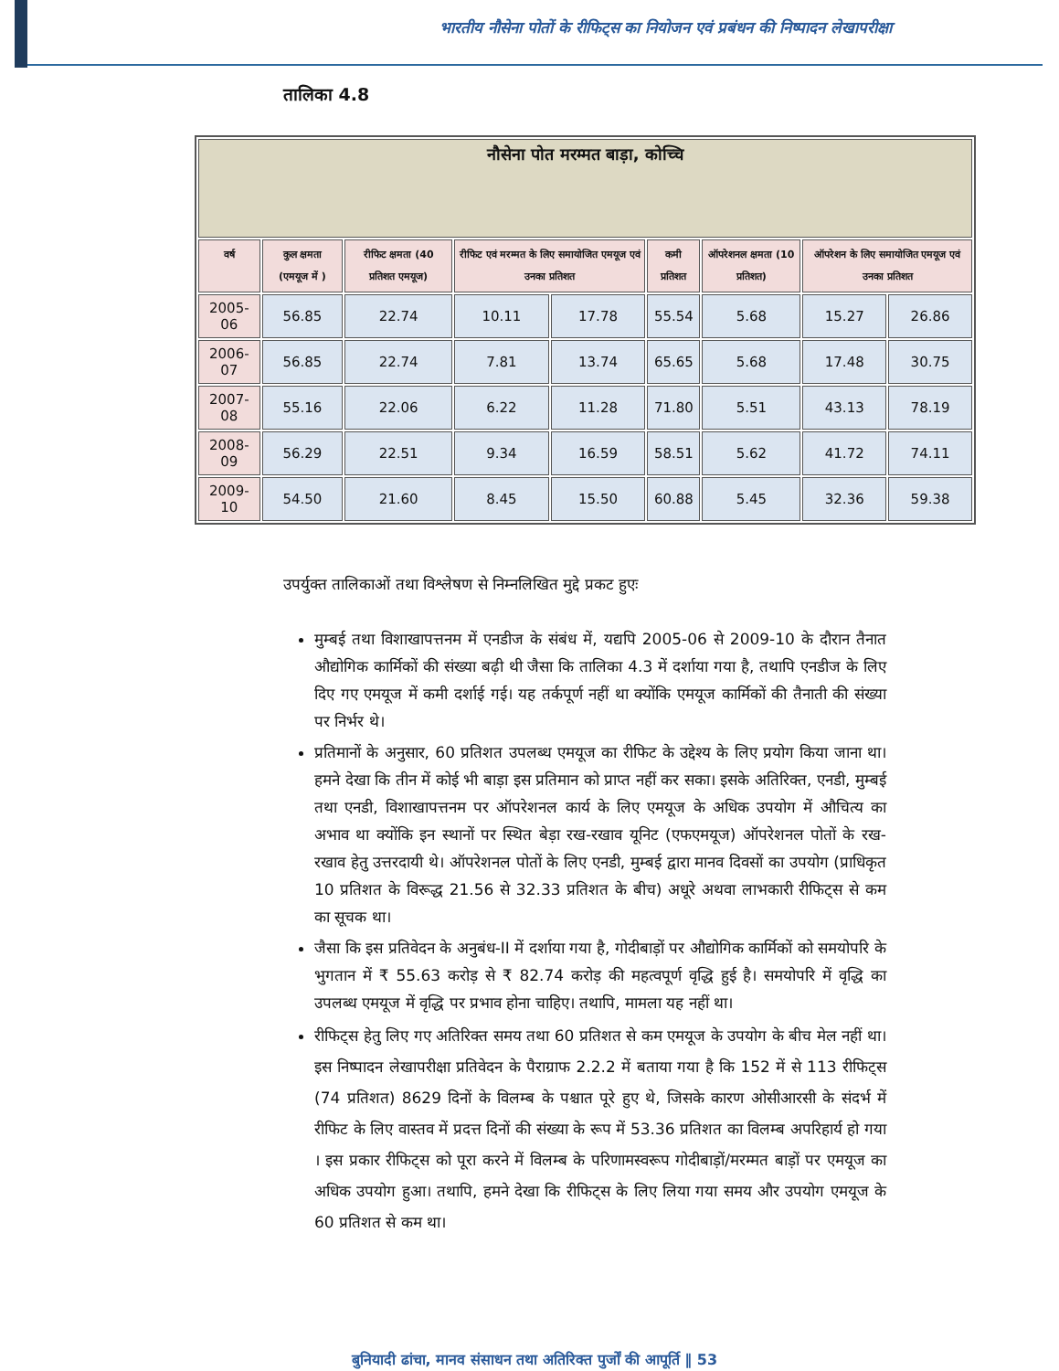भारतीय नौसेना पोतों के रीफिट्स का नियोजन एवं प्रबंधन की निष्पादन लेखापरीक्षा
तालिका 4.8
| नौसेना पोत मरम्मत बाड़ा, कोच्चि | | | | | | | | |
| --- | --- | --- | --- | --- | --- | --- | --- | --- |
| वर्ष | कुल क्षमता (एमयूज में ) | रीफिट क्षमता (40 प्रतिशत एमयूज) | रीफिट एवं मरम्मत के लिए समायोजित एमयूज एवं उनका प्रतिशत | | कमी प्रतिशत | ऑपरेशनल क्षमता (10 प्रतिशत) | ऑपरेशन के लिए समायोजित एमयूज एवं उनका प्रतिशत | |
| 2005-06 | 56.85 | 22.74 | 10.11 | 17.78 | 55.54 | 5.68 | 15.27 | 26.86 |
| 2006-07 | 56.85 | 22.74 | 7.81 | 13.74 | 65.65 | 5.68 | 17.48 | 30.75 |
| 2007-08 | 55.16 | 22.06 | 6.22 | 11.28 | 71.80 | 5.51 | 43.13 | 78.19 |
| 2008-09 | 56.29 | 22.51 | 9.34 | 16.59 | 58.51 | 5.62 | 41.72 | 74.11 |
| 2009-10 | 54.50 | 21.60 | 8.45 | 15.50 | 60.88 | 5.45 | 32.36 | 59.38 |
उपर्युक्त तालिकाओं तथा विश्लेषण से निम्नलिखित मुद्दे प्रकट हुएः
मुम्बई तथा विशाखापत्तनम में एनडीज के संबंध में, यद्यपि 2005-06 से 2009-10 के दौरान तैनात औद्योगिक कार्मिकों की संख्या बढ़ी थी जैसा कि तालिका 4.3 में दर्शाया गया है, तथापि एनडीज के लिए दिए गए एमयूज में कमी दर्शाई गई। यह तर्कपूर्ण नहीं था क्योंकि एमयूज कार्मिकों की तैनाती की संख्या पर निर्भर थे।
प्रतिमानों के अनुसार, 60 प्रतिशत उपलब्ध एमयूज का रीफिट के उद्देश्य के लिए प्रयोग किया जाना था। हमने देखा कि तीन में कोई भी बाड़ा इस प्रतिमान को प्राप्त नहीं कर सका। इसके अतिरिक्त, एनडी, मुम्बई तथा एनडी, विशाखापत्तनम पर ऑपरेशनल कार्य के लिए एमयूज के अधिक उपयोग में औचित्य का अभाव था क्योंकि इन स्थानों पर स्थित बेड़ा रख-रखाव यूनिट (एफएमयूज) ऑपरेशनल पोतों के रख-रखाव हेतु उत्तरदायी थे। ऑपरेशनल पोतों के लिए एनडी, मुम्बई द्वारा मानव दिवसों का उपयोग (प्राधिकृत 10 प्रतिशत के विरूद्ध 21.56 से 32.33 प्रतिशत के बीच) अधूरे अथवा लाभकारी रीफिट्स से कम का सूचक था।
जैसा कि इस प्रतिवेदन के अनुबंध-II में दर्शाया गया है, गोदीबाड़ों पर औद्योगिक कार्मिकों को समयोपरि के भुगतान में ₹ 55.63 करोड़ से ₹ 82.74 करोड़ की महत्वपूर्ण वृद्धि हुई है। समयोपरि में वृद्धि का उपलब्ध एमयूज में वृद्धि पर प्रभाव होना चाहिए। तथापि, मामला यह नहीं था।
रीफिट्स हेतु लिए गए अतिरिक्त समय तथा 60 प्रतिशत से कम एमयूज के उपयोग के बीच मेल नहीं था। इस निष्पादन लेखापरीक्षा प्रतिवेदन के पैराग्राफ 2.2.2 में बताया गया है कि 152 में से 113 रीफिट्स (74 प्रतिशत) 8629 दिनों के विलम्ब के पश्चात पूरे हुए थे, जिसके कारण ओसीआरसी के संदर्भ में रीफिट के लिए वास्तव में प्रदत्त दिनों की संख्या के रूप में 53.36 प्रतिशत का विलम्ब अपरिहार्य हो गया । इस प्रकार रीफिट्स को पूरा करने में विलम्ब के परिणामस्वरूप गोदीबाड़ों/मरम्मत बाड़ों पर एमयूज का अधिक उपयोग हुआ। तथापि, हमने देखा कि रीफिट्स के लिए लिया गया समय और उपयोग एमयूज के 60 प्रतिशत से कम था।
बुनियादी ढांचा, मानव संसाधन तथा अतिरिक्त पुर्जों की आपूर्ति ‖ 53